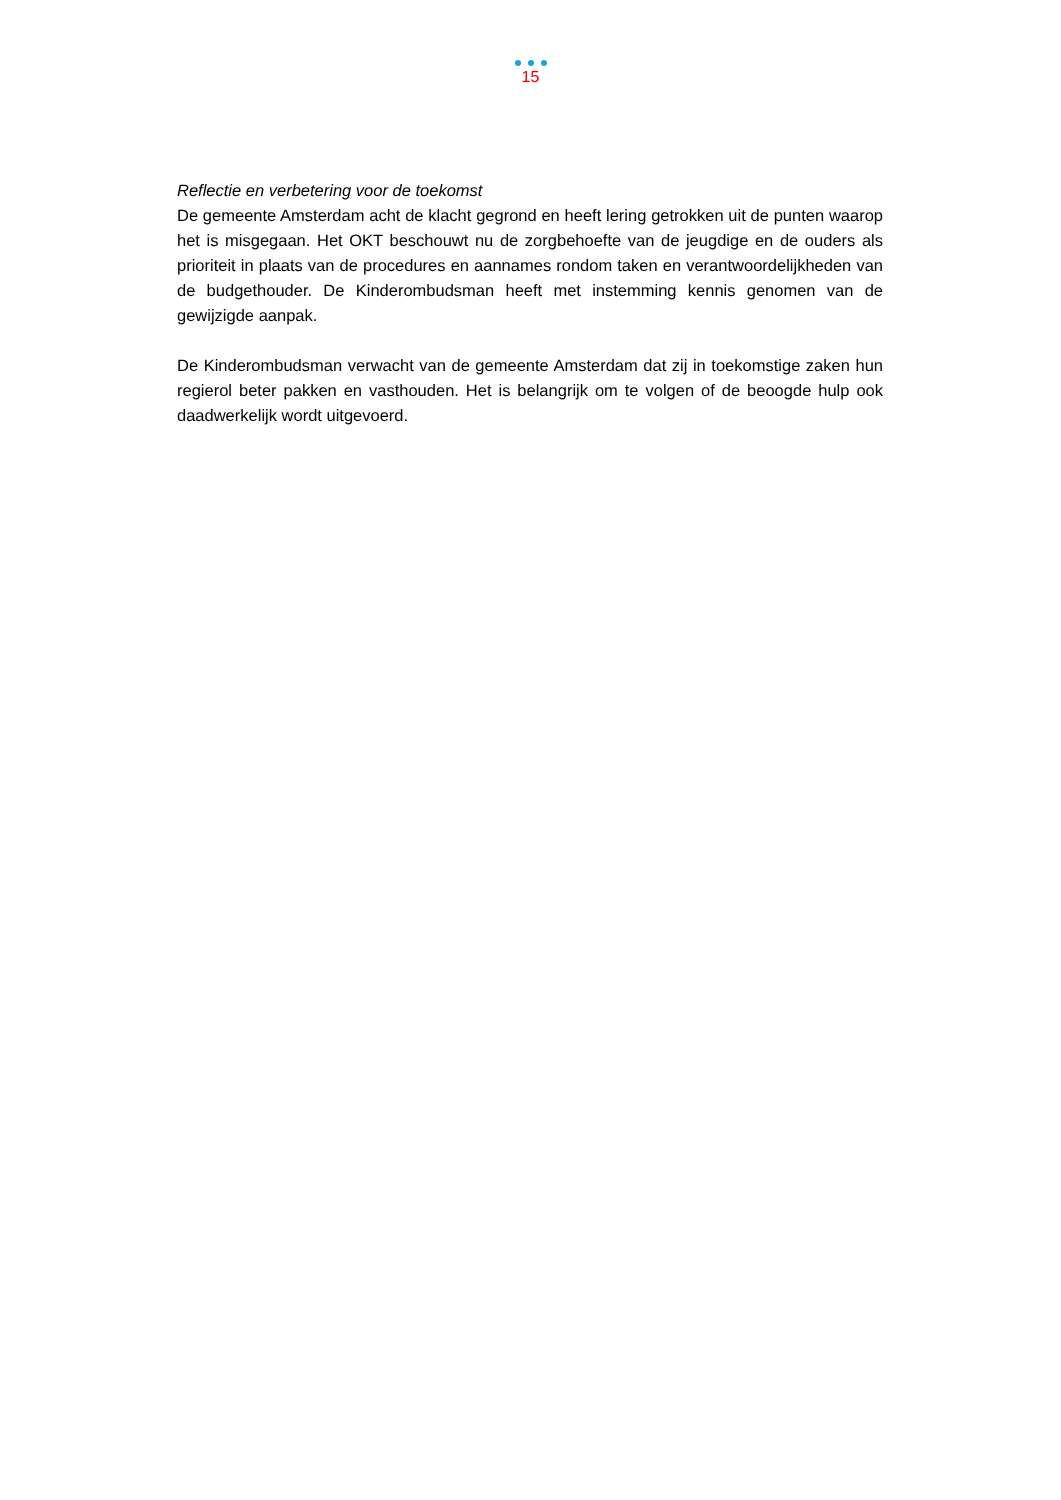15
Reflectie en verbetering voor de toekomst
De gemeente Amsterdam acht de klacht gegrond en heeft lering getrokken uit de punten waarop het is misgegaan. Het OKT beschouwt nu de zorgbehoefte van de jeugdige en de ouders als prioriteit in plaats van de procedures en aannames rondom taken en verantwoordelijkheden van de budgethouder. De Kinderombudsman heeft met instemming kennis genomen van de gewijzigde aanpak.
De Kinderombudsman verwacht van de gemeente Amsterdam dat zij in toekomstige zaken hun regierol beter pakken en vasthouden. Het is belangrijk om te volgen of de beoogde hulp ook daadwerkelijk wordt uitgevoerd.